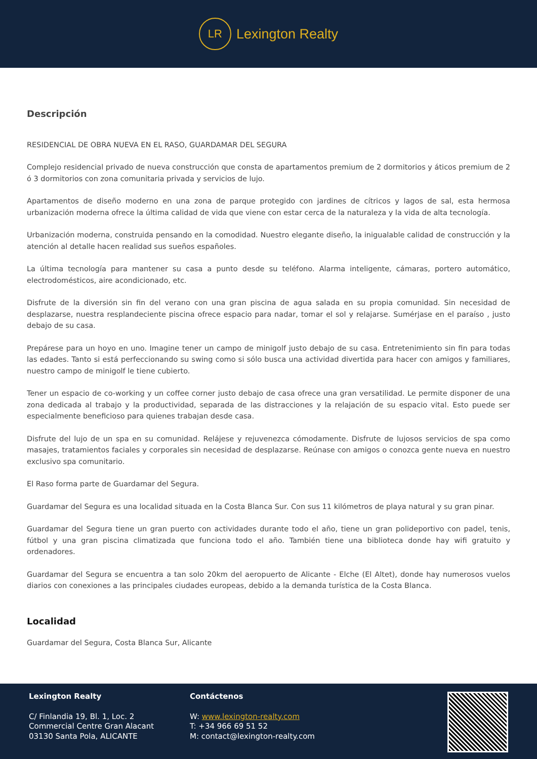LR
Lexington Realty
Descripción
RESIDENCIAL DE OBRA NUEVA EN EL RASO, GUARDAMAR DEL SEGURA
Complejo residencial privado de nueva construcción que consta de apartamentos premium de 2 dormitorios y áticos premium de 2 ó 3 dormitorios con zona comunitaria privada y servicios de lujo.
Apartamentos de diseño moderno en una zona de parque protegido con jardines de cítricos y lagos de sal, esta hermosa urbanización moderna ofrece la última calidad de vida que viene con estar cerca de la naturaleza y la vida de alta tecnología.
Urbanización moderna, construida pensando en la comodidad. Nuestro elegante diseño, la inigualable calidad de construcción y la atención al detalle hacen realidad sus sueños españoles.
La última tecnología para mantener su casa a punto desde su teléfono. Alarma inteligente, cámaras, portero automático, electrodomésticos, aire acondicionado, etc.
Disfrute de la diversión sin fin del verano con una gran piscina de agua salada en su propia comunidad. Sin necesidad de desplazarse, nuestra resplandeciente piscina ofrece espacio para nadar, tomar el sol y relajarse. Sumérjase en el paraíso , justo debajo de su casa.
Prepárese para un hoyo en uno. Imagine tener un campo de minigolf justo debajo de su casa. Entretenimiento sin fin para todas las edades. Tanto si está perfeccionando su swing como si sólo busca una actividad divertida para hacer con amigos y familiares, nuestro campo de minigolf le tiene cubierto.
Tener un espacio de co-working y un coffee corner justo debajo de casa ofrece una gran versatilidad. Le permite disponer de una zona dedicada al trabajo y la productividad, separada de las distracciones y la relajación de su espacio vital. Esto puede ser especialmente beneficioso para quienes trabajan desde casa.
Disfrute del lujo de un spa en su comunidad. Relájese y rejuvenezca cómodamente. Disfrute de lujosos servicios de spa como masajes, tratamientos faciales y corporales sin necesidad de desplazarse. Reúnase con amigos o conozca gente nueva en nuestro exclusivo spa comunitario.
El Raso forma parte de Guardamar del Segura.
Guardamar del Segura es una localidad situada en la Costa Blanca Sur. Con sus 11 kilómetros de playa natural y su gran pinar.
Guardamar del Segura tiene un gran puerto con actividades durante todo el año, tiene un gran polideportivo con padel, tenis, fútbol y una gran piscina climatizada que funciona todo el año. También tiene una biblioteca donde hay wifi gratuito y ordenadores.
Guardamar del Segura se encuentra a tan solo 20km del aeropuerto de Alicante - Elche (El Altet), donde hay numerosos vuelos diarios con conexiones a las principales ciudades europeas, debido a la demanda turística de la Costa Blanca.
Localidad
Guardamar del Segura, Costa Blanca Sur, Alicante
Lexington Realty
C/ Finlandia 19, Bl. 1, Loc. 2
Commercial Centre Gran Alacant
03130 Santa Pola, ALICANTE
Contáctenos
W: www.lexington-realty.com
T: +34 966 69 51 52
M: contact@lexington-realty.com